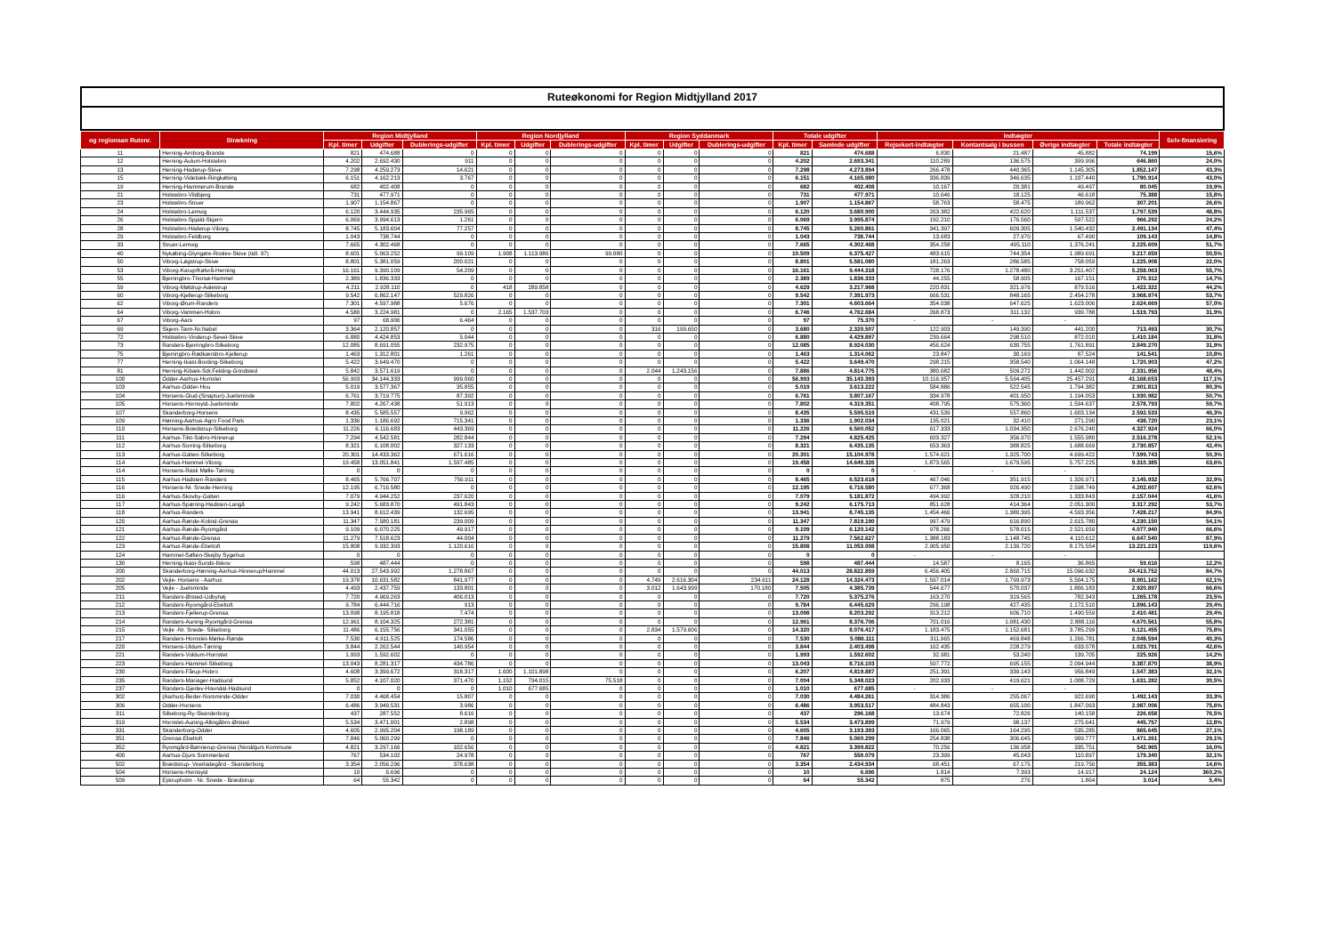Ruteøkonomi for Region Midtjylland 2017
| og regionsan Rutenr. | Strækning | Region Midtjylland | | | Region Nordjylland | | | Region Syddanmark | | | Totale udgifter | | Indtægter | | | | Selv-finansiering |
| --- | --- | --- | --- | --- | --- | --- | --- | --- | --- | --- | --- | --- | --- | --- | --- | --- | --- |
| | | Kpl. timer | Udgifter | Dublerings-udgifter | Kpl. timer | Udgifter | Dublerings-udgifter | Kpl. timer | Udgifter | Dublerings-udgifter | Kpl. timer | Samlede udgifter | Rejsekort-indtægter | Kontantsalg i bussen | Øvrige indtægter | Totale indtægter | |
| 11 | Herning-Arnborg-Brande | 821 | 474.688 | 0 | 0 | 0 | 0 | 0 | 0 | 0 | 821 | 474.688 | 6.830 | 21.487 | 45.882 | 74.199 | 15,6% |
| 12 | Herning-Aulum-Holstebro | 4.202 | 2.692.430 | 911 | 0 | 0 | 0 | 0 | 0 | 0 | 4.202 | 2.693.341 | 110.289 | 136.575 | 399.996 | 646.860 | 24,0% |
| 13 | Herning-Haderup-Skive | 7.298 | 4.259.273 | 14.621 | 0 | 0 | 0 | 0 | 0 | 0 | 7.298 | 4.273.894 | 266.478 | 440.365 | 1.145.305 | 1.852.147 | 43,3% |
| 15 | Herning-Videbæk-Ringkøbing | 6.151 | 4.162.213 | 3.767 | 0 | 0 | 0 | 0 | 0 | 0 | 6.151 | 4.165.980 | 336.839 | 346.635 | 1.107.440 | 1.790.914 | 43,0% |
| 19 | Herning-Hammerum-Brande | 682 | 402.408 | 0 | 0 | 0 | 0 | 0 | 0 | 0 | 682 | 402.408 | 10.167 | 20.381 | 49.497 | 80.045 | 19,9% |
| 21 | Holstebro-Vildbjerg | 731 | 477.971 | 0 | 0 | 0 | 0 | 0 | 0 | 0 | 731 | 477.971 | 10.646 | 18.125 | 46.618 | 75.388 | 15,8% |
| 23 | Holstebro-Struer | 1.907 | 1.154.867 | 0 | 0 | 0 | 0 | 0 | 0 | 0 | 1.907 | 1.154.867 | 58.763 | 58.475 | 189.962 | 307.201 | 26,6% |
| 24 | Holstebro-Lemvig | 6.120 | 3.444.935 | 235.965 | 0 | 0 | 0 | 0 | 0 | 0 | 6.120 | 3.680.900 | 263.382 | 422.620 | 1.111.537 | 1.797.539 | 48,8% |
| 26 | Holstebro-Spjald-Skjern | 6.069 | 3.994.613 | 1.261 | 0 | 0 | 0 | 0 | 0 | 0 | 6.069 | 3.995.874 | 192.210 | 176.560 | 597.522 | 966.292 | 24,2% |
| 28 | Holstebro-Haderup-Viborg | 8.745 | 5.183.604 | 77.257 | 0 | 0 | 0 | 0 | 0 | 0 | 8.745 | 5.260.861 | 341.397 | 609.305 | 1.540.432 | 2.491.134 | 47,4% |
| 29 | Holstebro-Feldborg | 1.043 | 738.744 | 0 | 0 | 0 | 0 | 0 | 0 | 0 | 1.043 | 738.744 | 13.683 | 27.970 | 67.490 | 109.143 | 14,8% |
| 33 | Struer-Lemvig | 7.665 | 4.302.468 | 0 | 0 | 0 | 0 | 0 | 0 | 0 | 7.665 | 4.302.468 | 354.258 | 495.110 | 1.376.241 | 2.225.609 | 51,7% |
| 40 | Nykøbing-Glyngøre-Roslev-Skive (tidl. 97) | 8.601 | 5.063.252 | 99.109 | 1.908 | 1.113.986 | 99.080 | 0 | 0 | 0 | 10.509 | 6.375.427 | 483.615 | 744.354 | 1.989.691 | 3.217.659 | 50,5% |
| 50 | Viborg-Løgstrup-Skive | 8.801 | 5.381.059 | 200.021 | 0 | 0 | 0 | 0 | 0 | 0 | 8.801 | 5.581.080 | 181.263 | 286.585 | 758.059 | 1.225.908 | 22,0% |
| 53 | Viborg-Karup/Kølvrå-Herning | 16.161 | 9.390.109 | 54.209 | 0 | 0 | 0 | 0 | 0 | 0 | 16.161 | 9.444.318 | 728.176 | 1.278.480 | 3.251.407 | 5.258.063 | 55,7% |
| 55 | Bjerringbro-Thorsø-Hammel | 2.389 | 1.836.333 | 0 | 0 | 0 | 0 | 0 | 0 | 0 | 2.389 | 1.836.333 | 44.255 | 58.905 | 167.151 | 270.312 | 14,7% |
| 59 | Viborg-Møldrup-Aalestrup | 4.211 | 2.928.110 | 0 | 418 | 289.858 | 0 | 0 | 0 | 0 | 4.629 | 3.217.968 | 220.831 | 321.976 | 879.516 | 1.422.322 | 44,2% |
| 60 | Viborg-Kjellerup-Silkeborg | 9.542 | 6.862.147 | 529.826 | 0 | 0 | 0 | 0 | 0 | 0 | 9.542 | 7.391.973 | 666.531 | 848.165 | 2.454.278 | 3.968.974 | 53,7% |
| 62 | Viborg-Ørum-Randers | 7.301 | 4.597.988 | 5.676 | 0 | 0 | 0 | 0 | 0 | 0 | 7.301 | 4.603.664 | 354.038 | 647.625 | 1.623.006 | 2.624.669 | 57,0% |
| 64 | Viborg-Vammen-Hobro | 4.580 | 3.224.981 | 0 | 2.165 | 1.537.703 | 0 | 0 | 0 | 0 | 6.746 | 4.762.684 | 268.873 | 311.132 | 939.788 | 1.519.793 | 31,9% |
| 67 | Viborg-Aars | 97 | 68.906 | 6.464 | 0 | 0 | 0 | 0 | 0 | 0 | 97 | 75.370 | - | - | - | | |
| 69 | Skjern-Tarm-Nr.Nebel | 3.364 | 2.120.857 | 0 | 0 | 0 | 0 | 316 | 199.650 | 0 | 3.680 | 2.320.507 | 122.903 | 149.390 | 441.200 | 713.493 | 30,7% |
| 72 | Holstebro-Vinderup-Sevel-Skive | 6.880 | 4.424.853 | 5.044 | 0 | 0 | 0 | 0 | 0 | 0 | 6.880 | 4.429.897 | 239.664 | 298.510 | 872.010 | 1.410.184 | 31,8% |
| 73 | Randers-Bjerringbro-Silkeborg | 12.085 | 8.691.055 | 232.975 | 0 | 0 | 0 | 0 | 0 | 0 | 12.085 | 8.924.030 | 456.624 | 630.755 | 1.761.891 | 2.849.270 | 31,9% |
| 75 | Bjerringbro-Rødkærsbro-Kjellerup | 1.463 | 1.312.801 | 1.261 | 0 | 0 | 0 | 0 | 0 | 0 | 1.463 | 1.314.062 | 23.847 | 30.169 | 87.524 | 141.541 | 10,8% |
| 77 | Herning-Ikast-Bording-Silkeborg | 5.422 | 3.649.470 | 0 | 0 | 0 | 0 | 0 | 0 | 0 | 5.422 | 3.649.470 | 298.215 | 358.540 | 1.064.148 | 1.720.903 | 47,2% |
| 81 | Herning-Kibæk-Sdr.Felding-Grindsted | 5.842 | 3.571.619 | 0 | 0 | 0 | 0 | 2.044 | 1.243.156 | 0 | 7.886 | 4.814.775 | 380.682 | 509.272 | 1.442.002 | 2.331.956 | 48,4% |
| 100 | Odder-Aarhus-Hornslet | 56.993 | 34.144.333 | 999.060 | 0 | 0 | 0 | 0 | 0 | 0 | 56.993 | 35.143.393 | 10.116.957 | 5.594.405 | 25.457.291 | 41.168.653 | 117,1% |
| 103 | Aarhus-Odder-Hou | 5.019 | 3.577.367 | 35.855 | 0 | 0 | 0 | 0 | 0 | 0 | 5.019 | 3.613.222 | 584.886 | 522.545 | 1.794.382 | 2.901.813 | 80,3% |
| 104 | Horsens-Glud-(Snaptun)-Juelsminde | 6.761 | 3.719.775 | 87.392 | 0 | 0 | 0 | 0 | 0 | 0 | 6.761 | 3.807.167 | 334.978 | 401.950 | 1.194.053 | 1.930.982 | 50,7% |
| 105 | Horsens-Hornsyld-Juelsminde | 7.802 | 4.267.438 | 51.913 | 0 | 0 | 0 | 0 | 0 | 0 | 7.802 | 4.319.351 | 408.795 | 575.360 | 1.594.637 | 2.578.793 | 59,7% |
| 107 | Skanderborg-Horsens | 8.435 | 5.585.557 | 9.962 | 0 | 0 | 0 | 0 | 0 | 0 | 8.435 | 5.595.519 | 431.539 | 557.860 | 1.603.134 | 2.592.533 | 46,3% |
| 109 | Hørning-Aarhus-Agro Food Park | 1.336 | 1.186.692 | 715.341 | 0 | 0 | 0 | 0 | 0 | 0 | 1.336 | 1.902.034 | 135.021 | 32.410 | 271.290 | 438.720 | 23,1% |
| 110 | Horsens-Brædstrup-Silkeborg | 11.226 | 6.116.683 | 443.369 | 0 | 0 | 0 | 0 | 0 | 0 | 11.226 | 6.560.052 | 617.333 | 1.034.350 | 2.676.240 | 4.327.924 | 66,0% |
| 111 | Aarhus-Tilst-Sabro-Hinnerup | 7.294 | 4.542.581 | 282.844 | 0 | 0 | 0 | 0 | 0 | 0 | 7.294 | 4.825.425 | 603.327 | 356.970 | 1.555.980 | 2.516.278 | 52,1% |
| 112 | Aarhus-Sorring-Silkeborg | 8.321 | 6.108.002 | 327.133 | 0 | 0 | 0 | 0 | 0 | 0 | 8.321 | 6.435.135 | 653.363 | 388.825 | 1.688.669 | 2.730.857 | 42,4% |
| 113 | Aarhus-Galten-Silkeborg | 20.301 | 14.433.362 | 671.616 | 0 | 0 | 0 | 0 | 0 | 0 | 20.301 | 15.104.978 | 1.574.621 | 1.325.700 | 4.699.422 | 7.599.743 | 50,3% |
| 114 | Aarhus-Hammel-Viborg | 19.458 | 13.051.841 | 1.597.485 | 0 | 0 | 0 | 0 | 0 | 0 | 19.458 | 14.649.326 | 1.873.565 | 1.679.595 | 5.757.225 | 9.310.385 | 63,6% |
| 114 | Horsens-Rask Mølle-Tørring | 0 | 0 | 0 | 0 | 0 | 0 | 0 | 0 | 0 | 0 | 0 | - | - | - | | |
| 115 | Aarhus-Hadsten-Randers | 8.465 | 5.766.707 | 756.911 | 0 | 0 | 0 | 0 | 0 | 0 | 8.465 | 6.523.618 | 467.046 | 351.915 | 1.326.971 | 2.145.932 | 32,9% |
| 116 | Horsens-Nr. Snede-Herning | 12.195 | 6.716.580 | 0 | 0 | 0 | 0 | 0 | 0 | 0 | 12.195 | 6.716.580 | 677.368 | 926.490 | 2.598.749 | 4.202.607 | 62,6% |
| 116 | Aarhus-Skovby-Galten | 7.079 | 4.944.252 | 237.620 | 0 | 0 | 0 | 0 | 0 | 0 | 7.079 | 5.181.872 | 494.992 | 328.210 | 1.333.843 | 2.157.044 | 41,6% |
| 117 | Aarhus-Spørring-Hadsten-Langå | 9.242 | 5.683.870 | 491.843 | 0 | 0 | 0 | 0 | 0 | 0 | 9.242 | 6.175.713 | 851.628 | 414.364 | 2.051.300 | 3.317.292 | 53,7% |
| 118 | Aarhus-Randers | 13.941 | 8.612.439 | 132.695 | 0 | 0 | 0 | 0 | 0 | 0 | 13.941 | 8.745.135 | 1.454.466 | 1.380.395 | 4.593.356 | 7.428.217 | 84,9% |
| 120 | Aarhus-Rønde-Kolind-Grenaa | 11.347 | 7.580.181 | 239.009 | 0 | 0 | 0 | 0 | 0 | 0 | 11.347 | 7.819.190 | 997.479 | 616.890 | 2.615.780 | 4.230.150 | 54,1% |
| 121 | Aarhus-Rønde-Ryomgård | 9.109 | 6.070.225 | 49.917 | 0 | 0 | 0 | 0 | 0 | 0 | 9.109 | 6.120.142 | 978.266 | 578.015 | 2.521.659 | 4.077.940 | 66,6% |
| 122 | Aarhus-Rønde-Grenaa | 11.279 | 7.518.623 | 44.004 | 0 | 0 | 0 | 0 | 0 | 0 | 11.279 | 7.562.627 | 1.388.183 | 1.148.745 | 4.110.612 | 6.647.540 | 87,9% |
| 123 | Aarhus-Rønde-Ebeltoft | 15.808 | 9.932.393 | 1.120.616 | 0 | 0 | 0 | 0 | 0 | 0 | 15.808 | 11.053.008 | 2.905.950 | 2.139.720 | 8.175.554 | 13.221.223 | 119,6% |
| 124 | Hammel-Søften-Skejby Sygehus | 0 | 0 | 0 | 0 | 0 | 0 | 0 | 0 | 0 | 0 | 0 | - | - | - | | |
| 130 | Herning-Ikast-Sunds-Ilskov | 598 | 487.444 | 0 | 0 | 0 | 0 | 0 | 0 | 0 | 598 | 487.444 | 14.587 | 8.165 | 36.865 | 59.616 | 12,2% |
| 200 | Skanderborg-Hørning-Aarhus-Hinnerup/Hammel | 44.013 | 27.543.992 | 1.278.867 | 0 | 0 | 0 | 0 | 0 | 0 | 44.013 | 28.822.859 | 6.456.405 | 2.860.715 | 15.096.632 | 24.413.752 | 84,7% |
| 202 | Vejle- Horsens - Aarhus | 19.378 | 10.631.582 | 841.977 | 0 | 0 | 0 | 4.749 | 2.616.304 | 234.611 | 24.128 | 14.324.473 | 1.597.014 | 1.799.973 | 5.504.175 | 8.901.162 | 62,1% |
| 205 | Vejle - Juelsminde | 4.493 | 2.437.759 | 133.801 | 0 | 0 | 0 | 3.012 | 1.643.999 | 170.180 | 7.505 | 4.385.739 | 544.677 | 570.037 | 1.806.183 | 2.920.897 | 66,6% |
| 211 | Randers-Ørsted-Udbyhøj | 7.720 | 4.969.263 | 406.013 | 0 | 0 | 0 | 0 | 0 | 0 | 7.720 | 5.375.276 | 163.270 | 319.565 | 782.343 | 1.265.178 | 23,5% |
| 212 | Randers-Ryomgård-Ebeltoft | 9.784 | 6.444.716 | 913 | 0 | 0 | 0 | 0 | 0 | 0 | 9.784 | 6.445.629 | 296.198 | 427.435 | 1.172.510 | 1.896.143 | 29,4% |
| 213 | Randers-Fjellerup-Grenaa | 13.098 | 8.195.818 | 7.474 | 0 | 0 | 0 | 0 | 0 | 0 | 13.098 | 8.203.292 | 313.212 | 606.710 | 1.490.559 | 2.410.481 | 29,4% |
| 214 | Randers-Auning-Ryomgård-Grenaa | 12.961 | 8.104.325 | 272.381 | 0 | 0 | 0 | 0 | 0 | 0 | 12.961 | 8.376.706 | 701.016 | 1.081.430 | 2.888.116 | 4.670.561 | 55,8% |
| 215 | Vejle -Nr. Snede- Silkeborg | 11.486 | 6.155.756 | 341.055 | 0 | 0 | 0 | 2.834 | 1.579.606 | 0 | 14.320 | 8.076.417 | 1.183.475 | 1.152.681 | 3.785.299 | 6.121.455 | 75,8% |
| 217 | Randers-Hornslet-Mørke-Rønde | 7.530 | 4.911.525 | 174.586 | 0 | 0 | 0 | 0 | 0 | 0 | 7.530 | 5.086.111 | 311.965 | 469.848 | 1.266.781 | 2.048.594 | 40,3% |
| 220 | Horsens-Uldum-Tørring | 3.844 | 2.262.544 | 140.954 | 0 | 0 | 0 | 0 | 0 | 0 | 3.844 | 2.403.498 | 162.435 | 228.279 | 633.078 | 1.023.791 | 42,6% |
| 221 | Randers-Voldum-Hornslet | 1.993 | 1.592.602 | 0 | 0 | 0 | 0 | 0 | 0 | 0 | 1.993 | 1.592.602 | 32.981 | 53.240 | 139.705 | 225.926 | 14,2% |
| 223 | Randers-Hammel-Silkeborg | 13.043 | 8.281.317 | 434.786 | 0 | 0 | 0 | 0 | 0 | 0 | 13.043 | 8.716.103 | 597.772 | 695.155 | 2.094.944 | 3.387.870 | 38,9% |
| 230 | Randers-Fårup-Hobro | 4.608 | 3.399.672 | 318.317 | 1.600 | 1.101.898 | 0 | 0 | 0 | 0 | 6.207 | 4.819.887 | 251.391 | 339.143 | 956.849 | 1.547.383 | 32,1% |
| 235 | Randers-Mariager-Hadsund | 5.852 | 4.107.020 | 371.470 | 1.152 | 794.015 | 75.518 | 0 | 0 | 0 | 7.004 | 5.348.023 | 202.933 | 419.621 | 1.008.729 | 1.631.282 | 30,5% |
| 237 | Randers-Gjerlev-Havndal-Hadsund | 0 | 0 | 0 | 1.010 | 677.685 | 0 | 0 | 0 | 0 | 1.010 | 677.685 | - | - | - | | |
| 302 | (Aarhus)-Beder-Norsminde-Odder | 7.030 | 4.468.454 | 15.807 | 0 | 0 | 0 | 0 | 0 | 0 | 7.030 | 4.484.261 | 314.386 | 255.067 | 922.690 | 1.492.143 | 33,3% |
| 306 | Odder-Horsens | 6.486 | 3.949.531 | 3.986 | 0 | 0 | 0 | 0 | 0 | 0 | 6.486 | 3.953.517 | 484.843 | 655.100 | 1.847.063 | 2.987.006 | 75,6% |
| 311 | Silkeborg-Ry-Skanderborg | 437 | 287.552 | 8.616 | 0 | 0 | 0 | 0 | 0 | 0 | 437 | 296.168 | 13.674 | 72.826 | 140.158 | 226.658 | 76,5% |
| 319 | Hornslet-Auning-Allingåbro-Ørsted | 5.534 | 3.471.001 | 2.898 | 0 | 0 | 0 | 0 | 0 | 0 | 5.534 | 3.473.899 | 71.979 | 98.137 | 275.641 | 445.757 | 12,8% |
| 331 | Skanderborg-Odder | 4.605 | 2.995.204 | 198.189 | 0 | 0 | 0 | 0 | 0 | 0 | 4.605 | 3.193.393 | 166.065 | 164.295 | 535.285 | 865.645 | 27,1% |
| 351 | Grenaa-Ebeltoft | 7.846 | 5.060.299 | 0 | 0 | 0 | 0 | 0 | 0 | 0 | 7.846 | 5.060.299 | 254.838 | 306.645 | 909.777 | 1.471.261 | 29,1% |
| 352 | Ryomgård-Bønnerup-Grenaa (Norddjurs Kommune | 4.821 | 3.297.166 | 102.656 | 0 | 0 | 0 | 0 | 0 | 0 | 4.821 | 3.399.822 | 70.256 | 136.958 | 335.751 | 542.965 | 16,0% |
| 400 | Aarhus-Djurs Sommerland | 767 | 534.102 | 24.978 | 0 | 0 | 0 | 0 | 0 | 0 | 767 | 559.079 | 23.399 | 45.043 | 110.897 | 179.340 | 32,1% |
| 502 | Brædstrup- Voerladegård - Skanderborg | 3.354 | 2.056.296 | 378.638 | 0 | 0 | 0 | 0 | 0 | 0 | 3.354 | 2.434.934 | 68.451 | 67.175 | 219.756 | 355.383 | 14,6% |
| 504 | Horsens-Hornsyld | 10 | 6.696 | 0 | 0 | 0 | 0 | 0 | 0 | 0 | 10 | 6.696 | 1.814 | 7.393 | 14.917 | 24.124 | 360,2% |
| 509 | Ejstrupholm - Nr. Snede - Brædstrup | 64 | 55.342 | 0 | 0 | 0 | 0 | 0 | 0 | 0 | 64 | 55.342 | 875 | 276 | 1.864 | 3.014 | 5,4% |